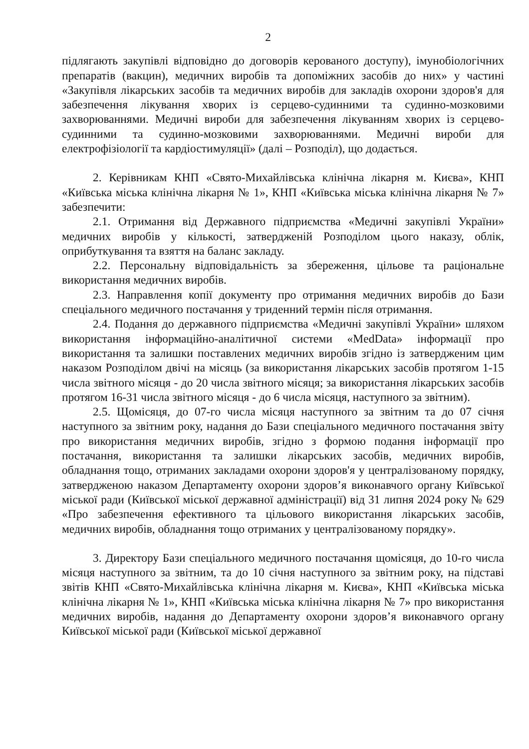2
підлягають закупівлі відповідно до договорів керованого доступу), імунобіологічних препаратів (вакцин), медичних виробів та допоміжних засобів до них» у частині «Закупівля лікарських засобів та медичних виробів для закладів охорони здоров'я для забезпечення лікування хворих із серцево-судинними та судинно-мозковими захворюваннями. Медичні вироби для забезпечення лікуванням хворих із серцево-судинними та судинно-мозковими захворюваннями. Медичні вироби для електрофізіології та кардіостимуляції» (далі – Розподіл), що додається.
2. Керівникам КНП «Свято-Михайлівська клінічна лікарня м. Києва», КНП «Київська міська клінічна лікарня № 1», КНП «Київська міська клінічна лікарня № 7» забезпечити:
2.1. Отримання від Державного підприємства «Медичні закупівлі України» медичних виробів у кількості, затвердженій Розподілом цього наказу, облік, оприбуткування та взяття на баланс закладу.
2.2. Персональну відповідальність за збереження, цільове та раціональне використання медичних виробів.
2.3. Направлення копії документу про отримання медичних виробів до Бази спеціального медичного постачання у триденний термін після отримання.
2.4. Подання до державного підприємства «Медичні закупівлі України» шляхом використання інформаційно-аналітичної системи «MedData» інформації про використання та залишки поставлених медичних виробів згідно із затвердженим цим наказом Розподілом двічі на місяць (за використання лікарських засобів протягом 1-15 числа звітного місяця - до 20 числа звітного місяця; за використання лікарських засобів протягом 16-31 числа звітного місяця - до 6 числа місяця, наступного за звітним).
2.5. Щомісяця, до 07-го числа місяця наступного за звітним та до 07 січня наступного за звітним року, надання до Бази спеціального медичного постачання звіту про використання медичних виробів, згідно з формою подання інформації про постачання, використання та залишки лікарських засобів, медичних виробів, обладнання тощо, отриманих закладами охорони здоров'я у централізованому порядку, затвердженою наказом Департаменту охорони здоров’я виконавчого органу Київської міської ради (Київської міської державної адміністрації) від 31 липня 2024 року № 629 «Про забезпечення ефективного та цільового використання лікарських засобів, медичних виробів, обладнання тощо отриманих у централізованому порядку».
3. Директору Бази спеціального медичного постачання щомісяця, до 10-го числа місяця наступного за звітним, та до 10 січня наступного за звітним року, на підставі звітів КНП «Свято-Михайлівська клінічна лікарня м. Києва», КНП «Київська міська клінічна лікарня № 1», КНП «Київська міська клінічна лікарня № 7» про використання медичних виробів, надання до Департаменту охорони здоров’я виконавчого органу Київської міської ради (Київської міської державної